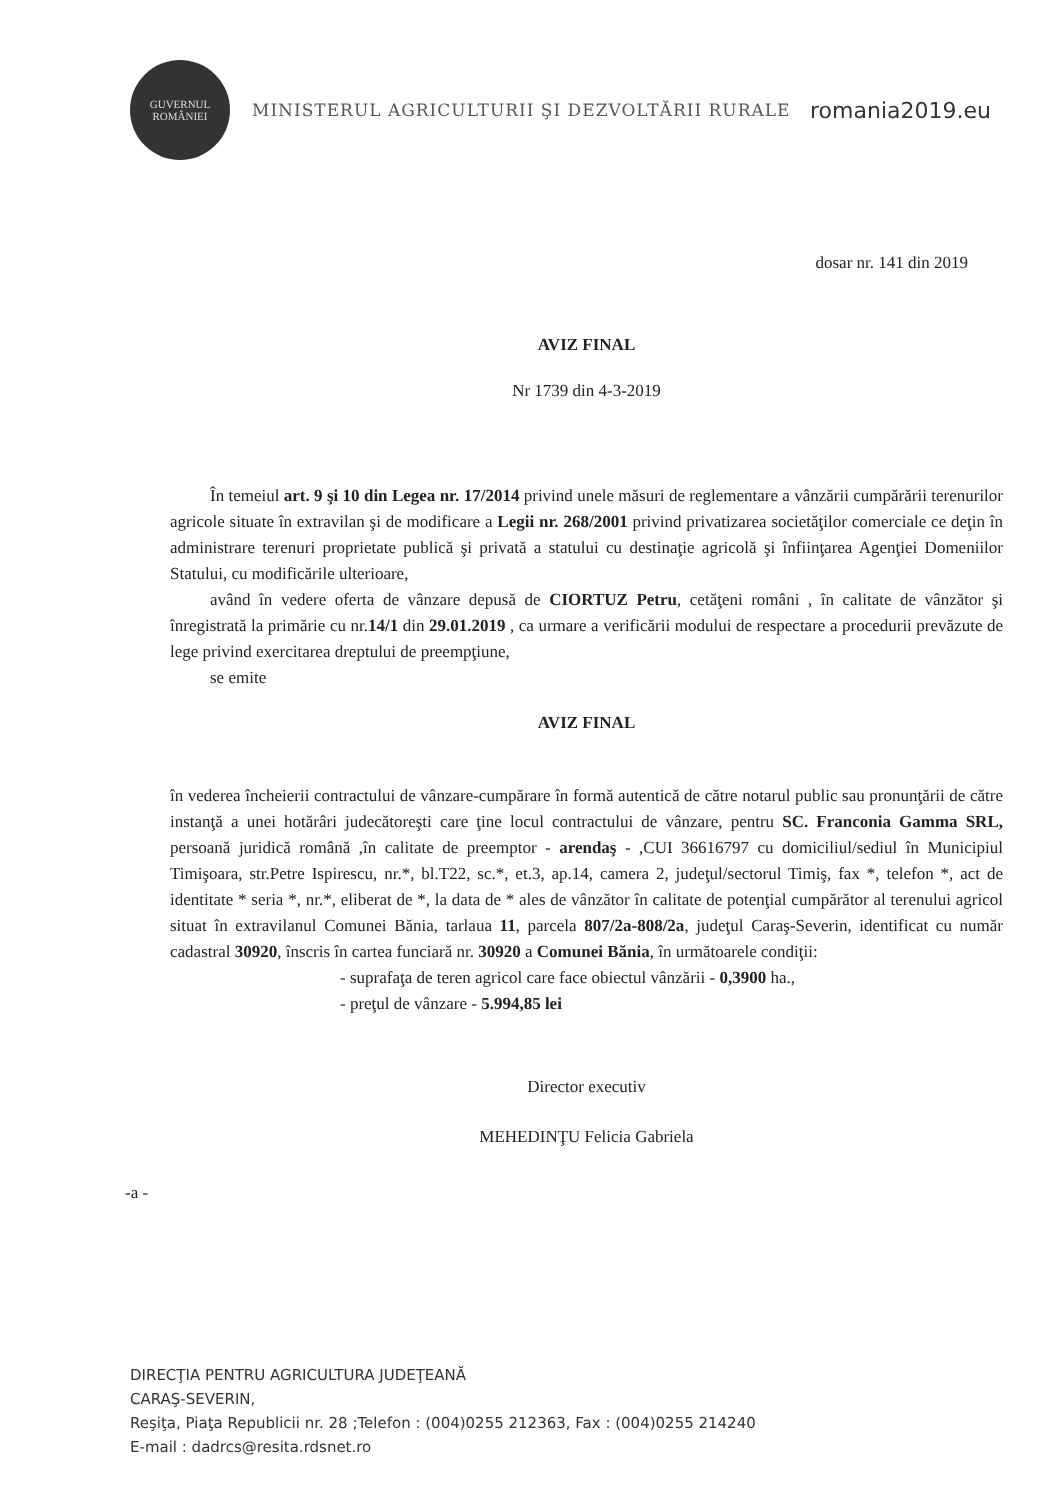GUVERNUL
ROMÂNIEI
MINISTERUL AGRICULTURII ŞI DEZVOLTĂRII RURALE
romania2019.eu
dosar nr. 141 din 2019
AVIZ FINAL
Nr 1739 din 4-3-2019
În temeiul art. 9 şi 10 din Legea nr. 17/2014 privind unele măsuri de reglementare a vânzării cumpărării terenurilor agricole situate în extravilan şi de modificare a Legii nr. 268/2001 privind privatizarea societăţilor comerciale ce deţin în administrare terenuri proprietate publică şi privată a statului cu destinaţie agricolă şi înfiinţarea Agenţiei Domeniilor Statului, cu modificările ulterioare,
având în vedere oferta de vânzare depusă de CIORTUZ Petru, cetăţeni români , în calitate de vânzător şi înregistrată la primărie cu nr.14/1 din 29.01.2019 , ca urmare a verificării modului de respectare a procedurii prevăzute de lege privind exercitarea dreptului de preempţiune,
se emite
AVIZ FINAL
în vederea încheierii contractului de vânzare-cumpărare în formă autentică de către notarul public sau pronunţării de către instanţă a unei hotărâri judecătoreşti care ţine locul contractului de vânzare, pentru SC. Franconia Gamma SRL, persoană juridică română ,în calitate de preemptor - arendaş - ,CUI 36616797 cu domiciliul/sediul în Municipiul Timişoara, str.Petre Ispirescu, nr.*, bl.T22, sc.*, et.3, ap.14, camera 2, judeţul/sectorul Timiş, fax *, telefon *, act de identitate * seria *, nr.*, eliberat de *, la data de * ales de vânzător în calitate de potenţial cumpărător al terenului agricol situat în extravilanul Comunei Bănia, tarlaua 11, parcela 807/2a-808/2a, judeţul Caraş-Severin, identificat cu număr cadastral 30920, înscris în cartea funciară nr. 30920 a Comunei Bănia, în următoarele condiţii:
- suprafaţa de teren agricol care face obiectul vânzării - 0,3900 ha.,
- preţul de vânzare - 5.994,85 lei
Director executiv
MEHEDINŢU Felicia Gabriela
-a -
DIRECŢIA PENTRU AGRICULTURA JUDEŢEANĂ
CARAŞ-SEVERIN,
Reşiţa, Piaţa Republicii nr. 28 ;Telefon : (004)0255 212363, Fax : (004)0255 214240
E-mail : dadrcs@resita.rdsnet.ro